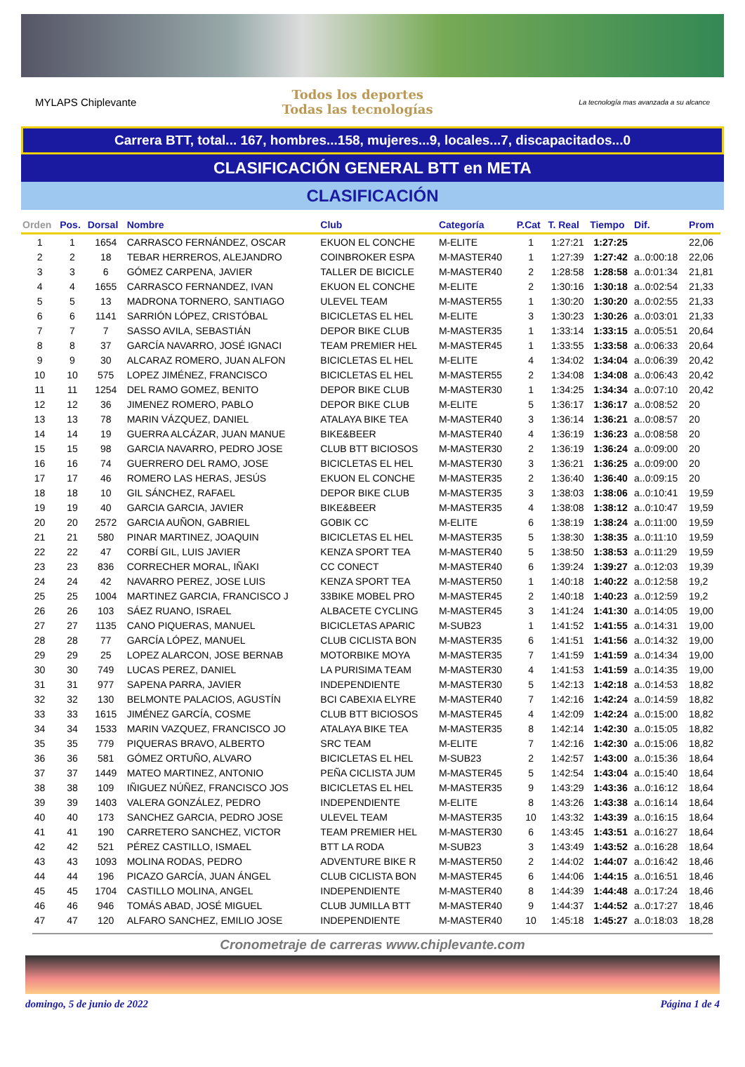MYLAPS Chiplevante Todos los deportes
Todas las tecnologías La tecnología mas avanzada a su alcance
Carrera BTT, total... 167, hombres...158, mujeres...9, locales...7, discapacitados...0
CLASIFICACIÓN GENERAL BTT en META
CLASIFICACIÓN
| Orden | Pos. | Dorsal | Nombre | Club | Categoría | P.Cat | T. Real | Tiempo | Dif. | Prom |
| --- | --- | --- | --- | --- | --- | --- | --- | --- | --- | --- |
| 1 | 1 | 1654 | CARRASCO FERNÁNDEZ, OSCAR | EKUON EL CONCHE | M-ELITE | 1 | 1:27:21 | 1:27:25 | | 22,06 |
| 2 | 2 | 18 | TEBAR HERREROS, ALEJANDRO | COINBROKER ESPA | M-MASTER40 | 1 | 1:27:39 | 1:27:42 | a..0:00:18 | 22,06 |
| 3 | 3 | 6 | GÓMEZ CARPENA, JAVIER | TALLER DE BICICLE | M-MASTER40 | 2 | 1:28:58 | 1:28:58 | a..0:01:34 | 21,81 |
| 4 | 4 | 1655 | CARRASCO FERNANDEZ, IVAN | EKUON EL CONCHE | M-ELITE | 2 | 1:30:16 | 1:30:18 | a..0:02:54 | 21,33 |
| 5 | 5 | 13 | MADRONA TORNERO, SANTIAGO | ULEVEL TEAM | M-MASTER55 | 1 | 1:30:20 | 1:30:20 | a..0:02:55 | 21,33 |
| 6 | 6 | 1141 | SARRIÓN LÓPEZ, CRISTÓBAL | BICICLETAS EL HEL | M-ELITE | 3 | 1:30:23 | 1:30:26 | a..0:03:01 | 21,33 |
| 7 | 7 | 7 | SASSO AVILA, SEBASTIÁN | DEPOR BIKE CLUB | M-MASTER35 | 1 | 1:33:14 | 1:33:15 | a..0:05:51 | 20,64 |
| 8 | 8 | 37 | GARCÍA NAVARRO, JOSÉ IGNACI | TEAM PREMIER HEL | M-MASTER45 | 1 | 1:33:55 | 1:33:58 | a..0:06:33 | 20,64 |
| 9 | 9 | 30 | ALCARAZ ROMERO, JUAN ALFON | BICICLETAS EL HEL | M-ELITE | 4 | 1:34:02 | 1:34:04 | a..0:06:39 | 20,42 |
| 10 | 10 | 575 | LOPEZ JIMÉNEZ, FRANCISCO | BICICLETAS EL HEL | M-MASTER55 | 2 | 1:34:08 | 1:34:08 | a..0:06:43 | 20,42 |
| 11 | 11 | 1254 | DEL RAMO GOMEZ, BENITO | DEPOR BIKE CLUB | M-MASTER30 | 1 | 1:34:25 | 1:34:34 | a..0:07:10 | 20,42 |
| 12 | 12 | 36 | JIMENEZ ROMERO, PABLO | DEPOR BIKE CLUB | M-ELITE | 5 | 1:36:17 | 1:36:17 | a..0:08:52 | 20 |
| 13 | 13 | 78 | MARIN VÁZQUEZ, DANIEL | ATALAYA BIKE TEA | M-MASTER40 | 3 | 1:36:14 | 1:36:21 | a..0:08:57 | 20 |
| 14 | 14 | 19 | GUERRA ALCÁZAR, JUAN MANUE | BIKE&BEER | M-MASTER40 | 4 | 1:36:19 | 1:36:23 | a..0:08:58 | 20 |
| 15 | 15 | 98 | GARCIA NAVARRO, PEDRO JOSE | CLUB BTT BICIOSOS | M-MASTER30 | 2 | 1:36:19 | 1:36:24 | a..0:09:00 | 20 |
| 16 | 16 | 74 | GUERRERO DEL RAMO, JOSE | BICICLETAS EL HEL | M-MASTER30 | 3 | 1:36:21 | 1:36:25 | a..0:09:00 | 20 |
| 17 | 17 | 46 | ROMERO LAS HERAS, JESÚS | EKUON EL CONCHE | M-MASTER35 | 2 | 1:36:40 | 1:36:40 | a..0:09:15 | 20 |
| 18 | 18 | 10 | GIL SÁNCHEZ, RAFAEL | DEPOR BIKE CLUB | M-MASTER35 | 3 | 1:38:03 | 1:38:06 | a..0:10:41 | 19,59 |
| 19 | 19 | 40 | GARCIA GARCIA, JAVIER | BIKE&BEER | M-MASTER35 | 4 | 1:38:08 | 1:38:12 | a..0:10:47 | 19,59 |
| 20 | 20 | 2572 | GARCIA AUÑON, GABRIEL | GOBIK CC | M-ELITE | 6 | 1:38:19 | 1:38:24 | a..0:11:00 | 19,59 |
| 21 | 21 | 580 | PINAR MARTINEZ, JOAQUIN | BICICLETAS EL HEL | M-MASTER35 | 5 | 1:38:30 | 1:38:35 | a..0:11:10 | 19,59 |
| 22 | 22 | 47 | CORBÍ GIL, LUIS JAVIER | KENZA SPORT TEA | M-MASTER40 | 5 | 1:38:50 | 1:38:53 | a..0:11:29 | 19,59 |
| 23 | 23 | 836 | CORRECHER MORAL, IÑAKI | CC CONECT | M-MASTER40 | 6 | 1:39:24 | 1:39:27 | a..0:12:03 | 19,39 |
| 24 | 24 | 42 | NAVARRO PEREZ, JOSE LUIS | KENZA SPORT TEA | M-MASTER50 | 1 | 1:40:18 | 1:40:22 | a..0:12:58 | 19,2 |
| 25 | 25 | 1004 | MARTINEZ GARCIA, FRANCISCO J | 33BIKE MOBEL PRO | M-MASTER45 | 2 | 1:40:18 | 1:40:23 | a..0:12:59 | 19,2 |
| 26 | 26 | 103 | SÁEZ RUANO, ISRAEL | ALBACETE CYCLING | M-MASTER45 | 3 | 1:41:24 | 1:41:30 | a..0:14:05 | 19,00 |
| 27 | 27 | 1135 | CANO PIQUERAS, MANUEL | BICICLETAS APARIC | M-SUB23 | 1 | 1:41:52 | 1:41:55 | a..0:14:31 | 19,00 |
| 28 | 28 | 77 | GARCÍA LÓPEZ, MANUEL | CLUB CICLISTA BON | M-MASTER35 | 6 | 1:41:51 | 1:41:56 | a..0:14:32 | 19,00 |
| 29 | 29 | 25 | LOPEZ ALARCON, JOSE BERNAB | MOTORBIKE MOYA | M-MASTER35 | 7 | 1:41:59 | 1:41:59 | a..0:14:34 | 19,00 |
| 30 | 30 | 749 | LUCAS PEREZ, DANIEL | LA PURISIMA TEAM | M-MASTER30 | 4 | 1:41:53 | 1:41:59 | a..0:14:35 | 19,00 |
| 31 | 31 | 977 | SAPENA PARRA, JAVIER | INDEPENDIENTE | M-MASTER30 | 5 | 1:42:13 | 1:42:18 | a..0:14:53 | 18,82 |
| 32 | 32 | 130 | BELMONTE PALACIOS, AGUSTÍN | BCI CABEXIA ELYRE | M-MASTER40 | 7 | 1:42:16 | 1:42:24 | a..0:14:59 | 18,82 |
| 33 | 33 | 1615 | JIMÉNEZ GARCÍA, COSME | CLUB BTT BICIOSOS | M-MASTER45 | 4 | 1:42:09 | 1:42:24 | a..0:15:00 | 18,82 |
| 34 | 34 | 1533 | MARIN VAZQUEZ, FRANCISCO JO | ATALAYA BIKE TEA | M-MASTER35 | 8 | 1:42:14 | 1:42:30 | a..0:15:05 | 18,82 |
| 35 | 35 | 779 | PIQUERAS BRAVO, ALBERTO | SRC TEAM | M-ELITE | 7 | 1:42:16 | 1:42:30 | a..0:15:06 | 18,82 |
| 36 | 36 | 581 | GÓMEZ ORTUÑO, ALVARO | BICICLETAS EL HEL | M-SUB23 | 2 | 1:42:57 | 1:43:00 | a..0:15:36 | 18,64 |
| 37 | 37 | 1449 | MATEO MARTINEZ, ANTONIO | PEÑA CICLISTA JUM | M-MASTER45 | 5 | 1:42:54 | 1:43:04 | a..0:15:40 | 18,64 |
| 38 | 38 | 109 | IÑIGUEZ NÚÑEZ, FRANCISCO JOS | BICICLETAS EL HEL | M-MASTER35 | 9 | 1:43:29 | 1:43:36 | a..0:16:12 | 18,64 |
| 39 | 39 | 1403 | VALERA GONZÁLEZ, PEDRO | INDEPENDIENTE | M-ELITE | 8 | 1:43:26 | 1:43:38 | a..0:16:14 | 18,64 |
| 40 | 40 | 173 | SANCHEZ GARCIA, PEDRO JOSE | ULEVEL TEAM | M-MASTER35 | 10 | 1:43:32 | 1:43:39 | a..0:16:15 | 18,64 |
| 41 | 41 | 190 | CARRETERO SANCHEZ, VICTOR | TEAM PREMIER HEL | M-MASTER30 | 6 | 1:43:45 | 1:43:51 | a..0:16:27 | 18,64 |
| 42 | 42 | 521 | PÉREZ CASTILLO, ISMAEL | BTT LA RODA | M-SUB23 | 3 | 1:43:49 | 1:43:52 | a..0:16:28 | 18,64 |
| 43 | 43 | 1093 | MOLINA RODAS, PEDRO | ADVENTURE BIKE R | M-MASTER50 | 2 | 1:44:02 | 1:44:07 | a..0:16:42 | 18,46 |
| 44 | 44 | 196 | PICAZO GARCÍA, JUAN ÁNGEL | CLUB CICLISTA BON | M-MASTER45 | 6 | 1:44:06 | 1:44:15 | a..0:16:51 | 18,46 |
| 45 | 45 | 1704 | CASTILLO MOLINA, ANGEL | INDEPENDIENTE | M-MASTER40 | 8 | 1:44:39 | 1:44:48 | a..0:17:24 | 18,46 |
| 46 | 46 | 946 | TOMÁS ABAD, JOSÉ MIGUEL | CLUB JUMILLA BTT | M-MASTER40 | 9 | 1:44:37 | 1:44:52 | a..0:17:27 | 18,46 |
| 47 | 47 | 120 | ALFARO SANCHEZ, EMILIO JOSE | INDEPENDIENTE | M-MASTER40 | 10 | 1:45:18 | 1:45:27 | a..0:18:03 | 18,28 |
Cronometraje de carreras www.chiplevante.com
domingo, 5 de junio de 2022 Página 1 de 4